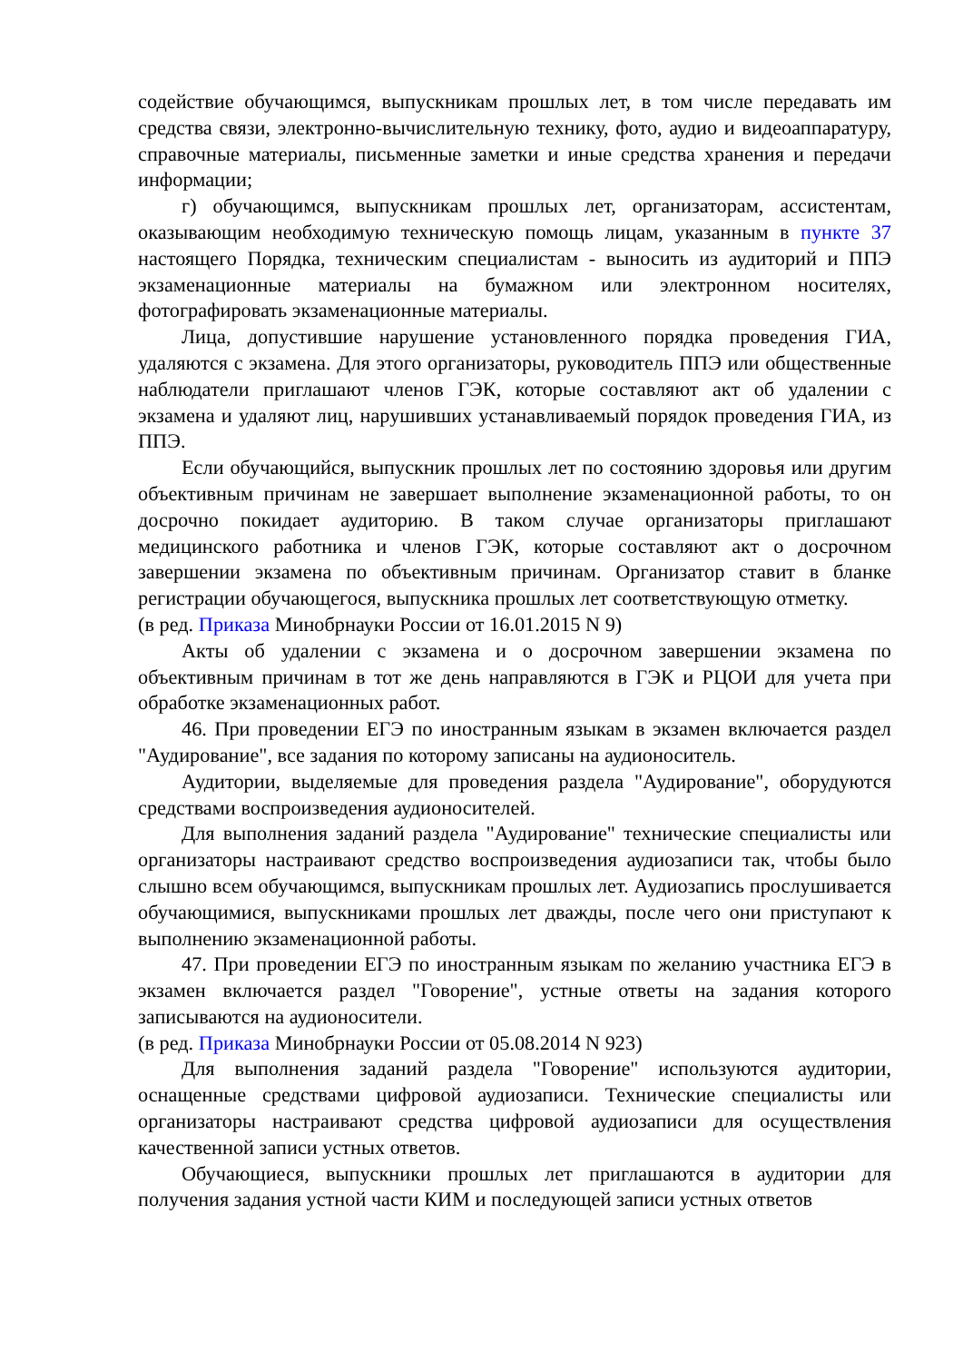содействие обучающимся, выпускникам прошлых лет, в том числе передавать им средства связи, электронно-вычислительную технику, фото, аудио и видеоаппаратуру, справочные материалы, письменные заметки и иные средства хранения и передачи информации;
г) обучающимся, выпускникам прошлых лет, организаторам, ассистентам, оказывающим необходимую техническую помощь лицам, указанным в пункте 37 настоящего Порядка, техническим специалистам - выносить из аудиторий и ППЭ экзаменационные материалы на бумажном или электронном носителях, фотографировать экзаменационные материалы.
Лица, допустившие нарушение установленного порядка проведения ГИА, удаляются с экзамена. Для этого организаторы, руководитель ППЭ или общественные наблюдатели приглашают членов ГЭК, которые составляют акт об удалении с экзамена и удаляют лиц, нарушивших устанавливаемый порядок проведения ГИА, из ППЭ.
Если обучающийся, выпускник прошлых лет по состоянию здоровья или другим объективным причинам не завершает выполнение экзаменационной работы, то он досрочно покидает аудиторию. В таком случае организаторы приглашают медицинского работника и членов ГЭК, которые составляют акт о досрочном завершении экзамена по объективным причинам. Организатор ставит в бланке регистрации обучающегося, выпускника прошлых лет соответствующую отметку.
(в ред. Приказа Минобрнауки России от 16.01.2015 N 9)
Акты об удалении с экзамена и о досрочном завершении экзамена по объективным причинам в тот же день направляются в ГЭК и РЦОИ для учета при обработке экзаменационных работ.
46. При проведении ЕГЭ по иностранным языкам в экзамен включается раздел "Аудирование", все задания по которому записаны на аудионоситель.
Аудитории, выделяемые для проведения раздела "Аудирование", оборудуются средствами воспроизведения аудионосителей.
Для выполнения заданий раздела "Аудирование" технические специалисты или организаторы настраивают средство воспроизведения аудиозаписи так, чтобы было слышно всем обучающимся, выпускникам прошлых лет. Аудиозапись прослушивается обучающимися, выпускниками прошлых лет дважды, после чего они приступают к выполнению экзаменационной работы.
47. При проведении ЕГЭ по иностранным языкам по желанию участника ЕГЭ в экзамен включается раздел "Говорение", устные ответы на задания которого записываются на аудионосители.
(в ред. Приказа Минобрнауки России от 05.08.2014 N 923)
Для выполнения заданий раздела "Говорение" используются аудитории, оснащенные средствами цифровой аудиозаписи. Технические специалисты или организаторы настраивают средства цифровой аудиозаписи для осуществления качественной записи устных ответов.
Обучающиеся, выпускники прошлых лет приглашаются в аудитории для получения задания устной части КИМ и последующей записи устных ответов